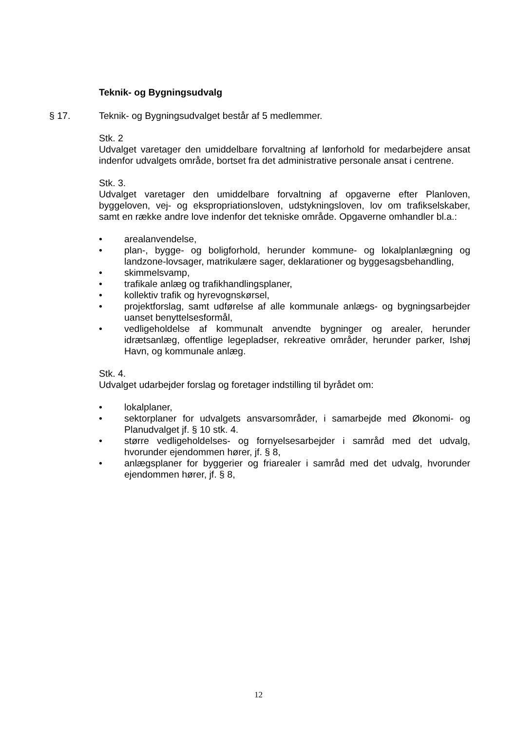Teknik- og Bygningsudvalg
§ 17. Teknik- og Bygningsudvalget består af 5 medlemmer.
Stk. 2
Udvalget varetager den umiddelbare forvaltning af lønforhold for medarbejdere ansat indenfor udvalgets område, bortset fra det administrative personale ansat i centrene.
Stk. 3.
Udvalget varetager den umiddelbare forvaltning af opgaverne efter Planloven, byggeloven, vej- og ekspropriationsloven, udstykningsloven, lov om trafikselskaber, samt en række andre love indenfor det tekniske område. Opgaverne omhandler bl.a.:
• arealanvendelse,
• plan-, bygge- og boligforhold, herunder kommune- og lokalplanlægning og landzone-lovsager, matrikulære sager, deklarationer og byggesagsbehandling,
• skimmelsvamp,
• trafikale anlæg og trafikhandlingsplaner,
• kollektiv trafik og hyrevognskørsel,
• projektforslag, samt udførelse af alle kommunale anlægs- og bygningsarbejder uanset benyttelsesformål,
• vedligeholdelse af kommunalt anvendte bygninger og arealer, herunder idrætsanlæg, offentlige legepladser, rekreative områder, herunder parker, Ishøj Havn, og kommunale anlæg.
Stk. 4.
Udvalget udarbejder forslag og foretager indstilling til byrådet om:
• lokalplaner,
• sektorplaner for udvalgets ansvarsområder, i samarbejde med Økonomi- og Planudvalget jf. § 10 stk. 4.
• større vedligeholdelses- og fornyelsesarbejder i samråd med det udvalg, hvorunder ejendommen hører, jf. § 8,
• anlægsplaner for byggerier og friarealer i samråd med det udvalg, hvorunder ejendommen hører, jf. § 8,
12